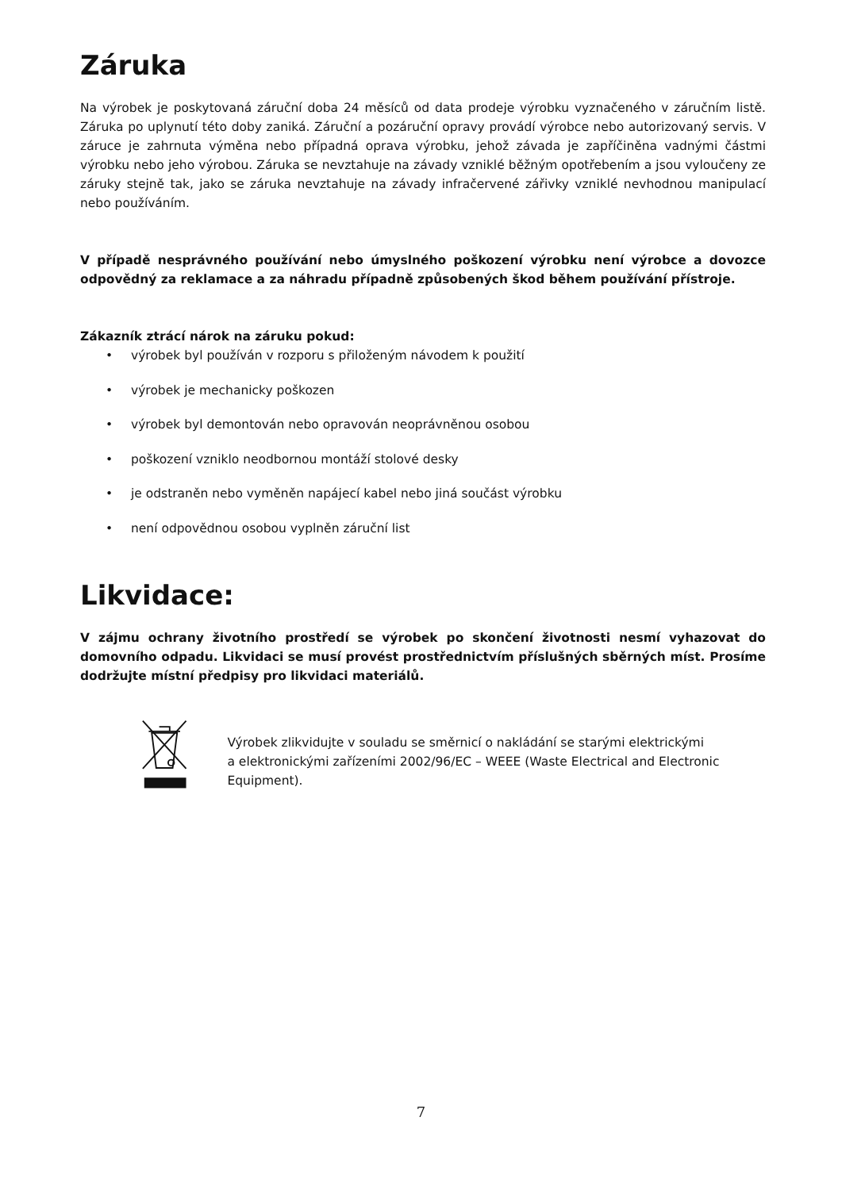Záruka
Na výrobek je poskytovaná záruční doba 24 měsíců od data prodeje výrobku vyznačeného v záručním listě. Záruka po uplynutí této doby zaniká. Záruční a pozáruční opravy provádí výrobce nebo autorizovaný servis. V záruce je zahrnuta výměna nebo případná oprava výrobku, jehož závada je zapříčiněna vadnými částmi výrobku nebo jeho výrobou. Záruka se nevztahuje na závady vzniklé běžným opotřebením a jsou vyloučeny ze záruky stejně tak, jako se záruka nevztahuje na závady infračervené zářivky vzniklé nevhodnou manipulací nebo používáním.
V případě nesprávného používání nebo úmyslného poškození výrobku není výrobce a dovozce odpovědný za reklamace a za náhradu případně způsobených škod během používání přístroje.
Zákazník ztrácí nárok na záruku pokud:
• výrobek byl používán v rozporu s přiloženým návodem k použití
• výrobek je mechanicky poškozen
• výrobek byl demontován nebo opravován neoprávněnou osobou
• poškození vzniklo neodbornou montáží stolové desky
• je odstraněn nebo vyměněn napájecí kabel nebo jiná součást výrobku
• není odpovědnou osobou vyplněn záruční list
Likvidace:
V zájmu ochrany životního prostředí se výrobek po skončení životnosti nesmí vyhazovat do domovního odpadu. Likvidaci se musí provést prostřednictvím příslušných sběrných míst. Prosíme dodržujte místní předpisy pro likvidaci materiálů.
Výrobek zlikvidujte v souladu se směrnicí o nakládání se starými elektrickými
a elektronickými zařízeními 2002/96/EC – WEEE (Waste Electrical and Electronic Equipment).
7